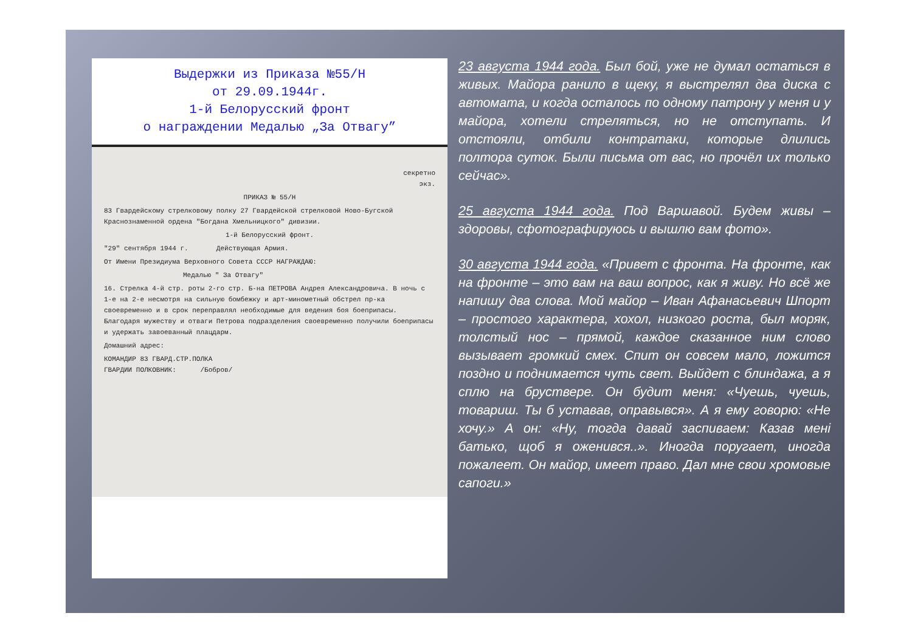Выдержки из Приказа №55/Н
от 29.09.1944г.
1-й Белорусский фронт
о награждении Медалью „За Отвагу”
секретно
экз.
ПРИКАЗ № 55/Н
83 Гвардейскому стрелковому полку 27 Гвардейской стрелковой Ново-Бугской Краснознаменной ордена "Богдана Хмельницкого" дивизии.
1-й Белорусский фронт.
"29" сентября 1944 г. Действующая Армия.
От Имени Президиума Верховного Совета СССР НАГРАЖДАЮ:
Медалью " За Отвагу"
16. Стрелка 4-й стр. роты 2-го стр. Б-на ПЕТРОВА Андрея Александровича. В ночь с 1-е на 2-е несмотря на сильную бомбежку и арт-минометный обстрел пр-ка своевременно и в срок переправлял необходимые для ведения боя боеприпасы. Благодаря мужеству и отваги Петрова подразделения своевременно получили боеприпасы и удержать завоеванный плацдарм.
Домашний адрес:
КОМАНДИР 83 ГВАРД.СТР.ПОЛКА
ГВАРДИИ ПОЛКОВНИК: /Бобров/
23 августа 1944 года. Был бой, уже не думал остаться в живых. Майора ранило в щеку, я выстрелял два диска с автомата, и когда осталось по одному патрону у меня и у майора, хотели стреляться, но не отступать. И отстояли, отбили контратаки, которые длились полтора суток. Были письма от вас, но прочёл их только сейчас».
25 августа 1944 года. Под Варшавой. Будем живы – здоровы, сфотографируюсь и вышлю вам фото».
30 августа 1944 года. «Привет с фронта. На фронте, как на фронте – это вам на ваш вопрос, как я живу. Но всё же напишу два слова. Мой майор – Иван Афанасьевич Шпорт – простого характера, хохол, низкого роста, был моряк, толстый нос – прямой, каждое сказанное ним слово вызывает громкий смех. Спит он совсем мало, ложится поздно и поднимается чуть свет. Выйдет с блиндажа, а я сплю на бруствере. Он будит меня: «Чуешь, чуешь, товариш. Ты б уставав, оправывся». А я ему говорю: «Не хочу.» А он: «Ну, тогда давай заспиваем: Казав мені батько, щоб я оженився..». Иногда поругает, иногда пожалеет. Он майор, имеет право. Дал мне свои хромовые сапоги.»